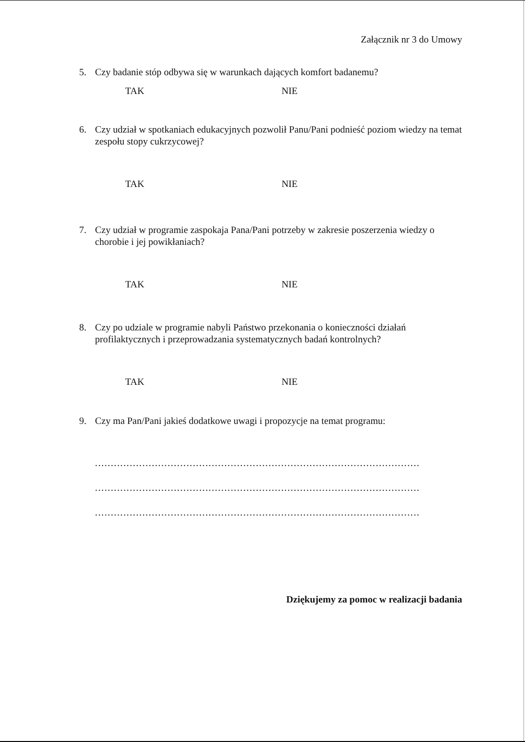Załącznik nr 3 do Umowy
5. Czy badanie stóp odbywa się w warunkach dających komfort badanemu?
TAK NIE
6. Czy udział w spotkaniach edukacyjnych pozwolił Panu/Pani podnieść poziom wiedzy na temat zespołu stopy cukrzycowej?
TAK NIE
7. Czy udział w programie zaspokaja Pana/Pani potrzeby w zakresie poszerzenia wiedzy o chorobie i jej powikłaniach?
TAK NIE
8. Czy po udziale w programie nabyli Państwo przekonania o konieczności działań profilaktycznych i przeprowadzania systematycznych badań kontrolnych?
TAK NIE
9. Czy ma Pan/Pani jakieś dodatkowe uwagi i propozycje na temat programu:
.......................................................................................................
.......................................................................................................
.......................................................................................................
Dziękujemy za pomoc w realizacji badania